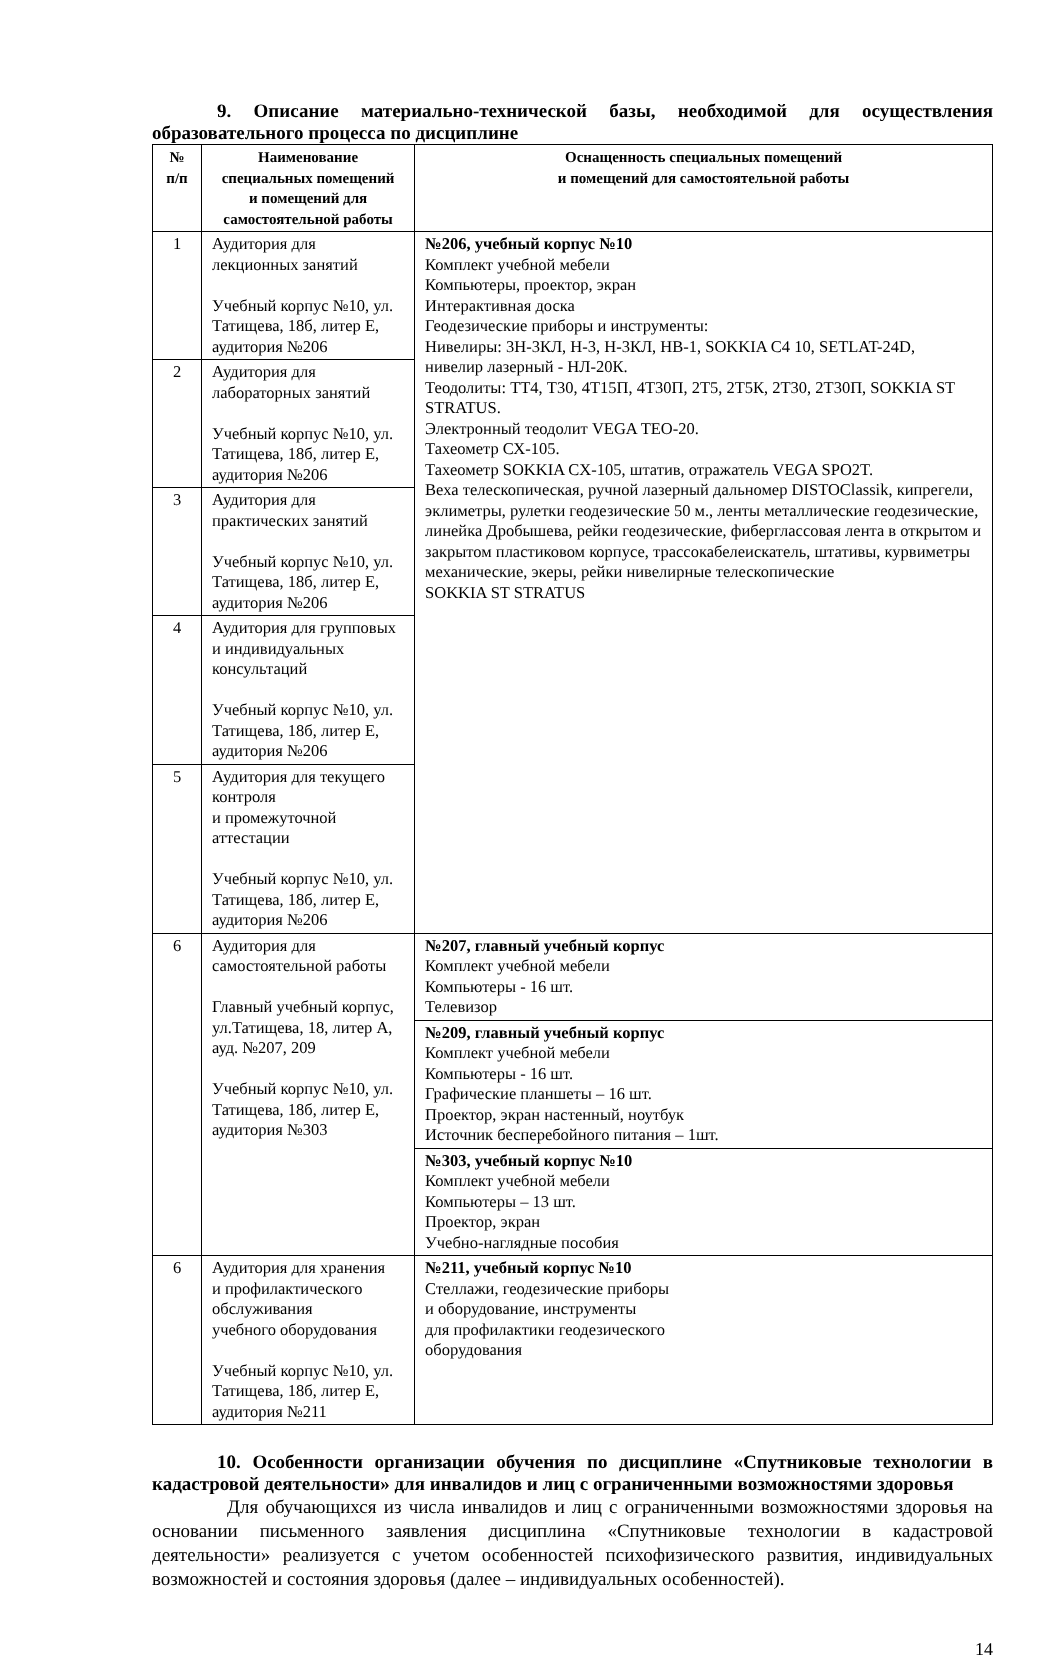9. Описание материально-технической базы, необходимой для осуществления образовательного процесса по дисциплине
| № п/п | Наименование специальных помещений и помещений для самостоятельной работы | Оснащенность специальных помещений и помещений для самостоятельной работы |
| --- | --- | --- |
| 1 | Аудитория для лекционных занятий Учебный корпус №10, ул. Татищева, 18б, литер Е, аудитория №206 | №206, учебный корпус №10 Комплект учебной мебели Компьютеры, проектор, экран Интерактивная доска Геодезические приборы и инструменты: Нивелиры: 3Н-3КЛ, Н-3, Н-3КЛ, НВ-1, SOKKIA C4 10, SETLAT-24D, нивелир лазерный - НЛ-20К. Теодолиты: ТТ4, Т30, 4Т15П, 4Т30П, 2Т5, 2Т5К, 2Т30, 2Т30П, SOKKIA ST STRATUS. Электронный теодолит VEGA TEO-20. Тахеометр СХ-105. Тахеометр SOKKIA CX-105, штатив, отражатель VEGA SPO2T. Веха телескопическая, ручной лазерный дальномер DISTOClassik, кипрегели, эклиметры, рулетки геодезические 50 м., ленты металлические геодезические, линейка Дробышева, рейки геодезические, фиберглассовая лента в открытом и закрытом пластиковом корпусе, трассокабелеискатель, штативы, курвиметры механические, экеры, рейки нивелирные телескопические SOKKIA ST STRATUS |
| 2 | Аудитория для лабораторных занятий Учебный корпус №10, ул. Татищева, 18б, литер Е, аудитория №206 | |
| 3 | Аудитория для практических занятий Учебный корпус №10, ул. Татищева, 18б, литер Е, аудитория №206 | |
| 4 | Аудитория для групповых и индивидуальных консультаций Учебный корпус №10, ул. Татищева, 18б, литер Е, аудитория №206 | |
| 5 | Аудитория для текущего контроля и промежуточной аттестации Учебный корпус №10, ул. Татищева, 18б, литер Е, аудитория №206 | |
| 6 | Аудитория для самостоятельной работы Главный учебный корпус, ул.Татищева, 18, литер А, ауд. №207, 209 Учебный корпус №10, ул. Татищева, 18б, литер Е, аудитория №303 | №207, главный учебный корпус Комплект учебной мебели Компьютеры - 16 шт. Телевизор |
| | | №209, главный учебный корпус Комплект учебной мебели Компьютеры - 16 шт. Графические планшеты – 16 шт. Проектор, экран настенный, ноутбук Источник бесперебойного питания – 1шт. |
| | | №303, учебный корпус №10 Комплект учебной мебели Компьютеры – 13 шт. Проектор, экран Учебно-наглядные пособия |
| 6 | Аудитория для хранения и профилактического обслуживания учебного оборудования Учебный корпус №10, ул. Татищева, 18б, литер Е, аудитория №211 | №211, учебный корпус №10 Стеллажи, геодезические приборы и оборудование, инструменты для профилактики геодезического оборудования |
10. Особенности организации обучения по дисциплине «Спутниковые технологии в кадастровой деятельности» для инвалидов и лиц с ограниченными возможностями здоровья
Для обучающихся из числа инвалидов и лиц с ограниченными возможностями здоровья на основании письменного заявления дисциплина «Спутниковые технологии в кадастровой деятельности» реализуется с учетом особенностей психофизического развития, индивидуальных возможностей и состояния здоровья (далее – индивидуальных особенностей).
14